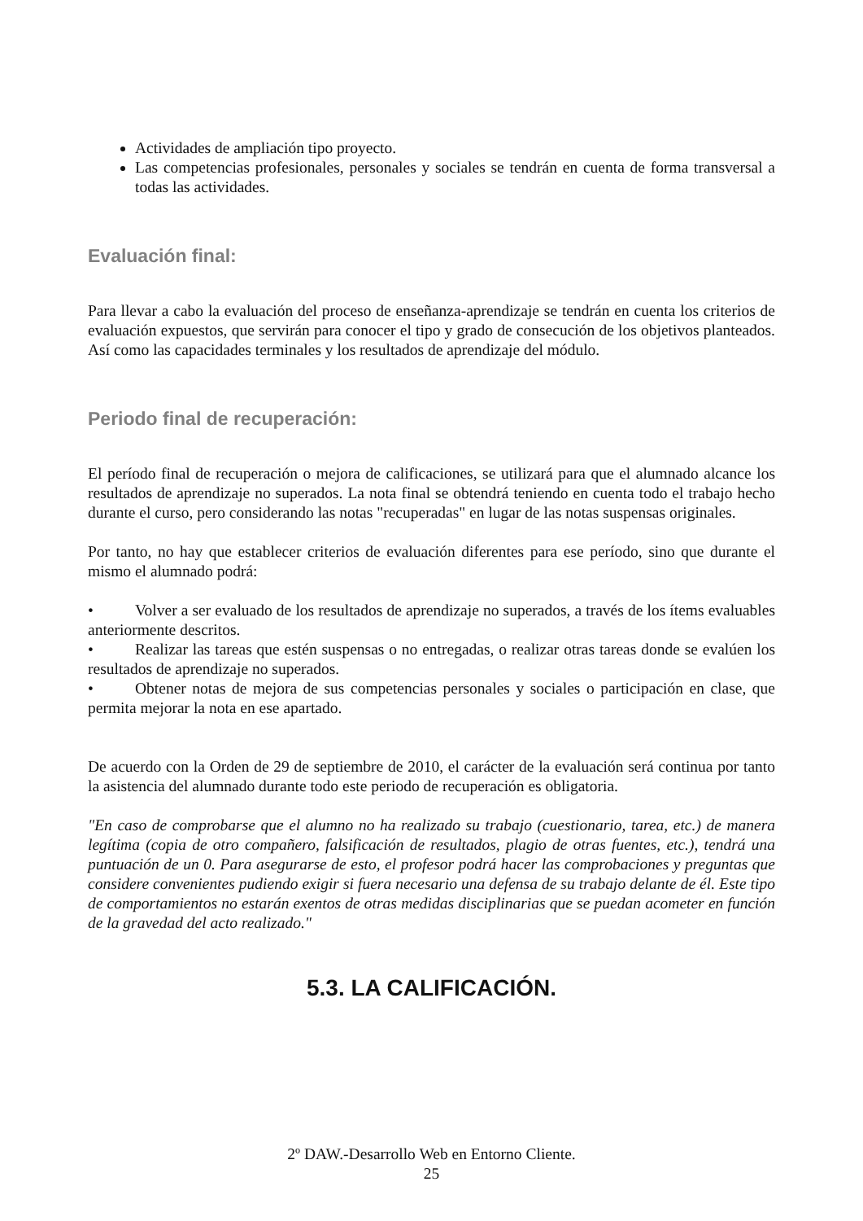Actividades de ampliación tipo proyecto.
Las competencias profesionales, personales y sociales se tendrán en cuenta de forma transversal a todas las actividades.
Evaluación final:
Para llevar a cabo la evaluación del proceso de enseñanza-aprendizaje se tendrán en cuenta los criterios de evaluación expuestos, que servirán para conocer el tipo y grado de consecución de los objetivos planteados. Así como las capacidades terminales y los resultados de aprendizaje del módulo.
Periodo final de recuperación:
El período final de recuperación o mejora de calificaciones, se utilizará para que el alumnado alcance los resultados de aprendizaje no superados. La nota final se obtendrá teniendo en cuenta todo el trabajo hecho durante el curso, pero considerando las notas "recuperadas" en lugar de las notas suspensas originales.
Por tanto, no hay que establecer criterios de evaluación diferentes para ese período, sino que durante el mismo el alumnado podrá:
• Volver a ser evaluado de los resultados de aprendizaje no superados, a través de los ítems evaluables anteriormente descritos.
• Realizar las tareas que estén suspensas o no entregadas, o realizar otras tareas donde se evalúen los resultados de aprendizaje no superados.
• Obtener notas de mejora de sus competencias personales y sociales o participación en clase, que permita mejorar la nota en ese apartado.
De acuerdo con la Orden de 29 de septiembre de 2010, el carácter de la evaluación será continua por tanto la asistencia del alumnado durante todo este periodo de recuperación es obligatoria.
"En caso de comprobarse que el alumno no ha realizado su trabajo (cuestionario, tarea, etc.) de manera legítima (copia de otro compañero, falsificación de resultados, plagio de otras fuentes, etc.), tendrá una puntuación de un 0. Para asegurarse de esto, el profesor podrá hacer las comprobaciones y preguntas que considere convenientes pudiendo exigir si fuera necesario una defensa de su trabajo delante de él. Este tipo de comportamientos no estarán exentos de otras medidas disciplinarias que se puedan acometer en función de la gravedad del acto realizado."
5.3. LA CALIFICACIÓN.
2º DAW.-Desarrollo Web en Entorno Cliente.
25